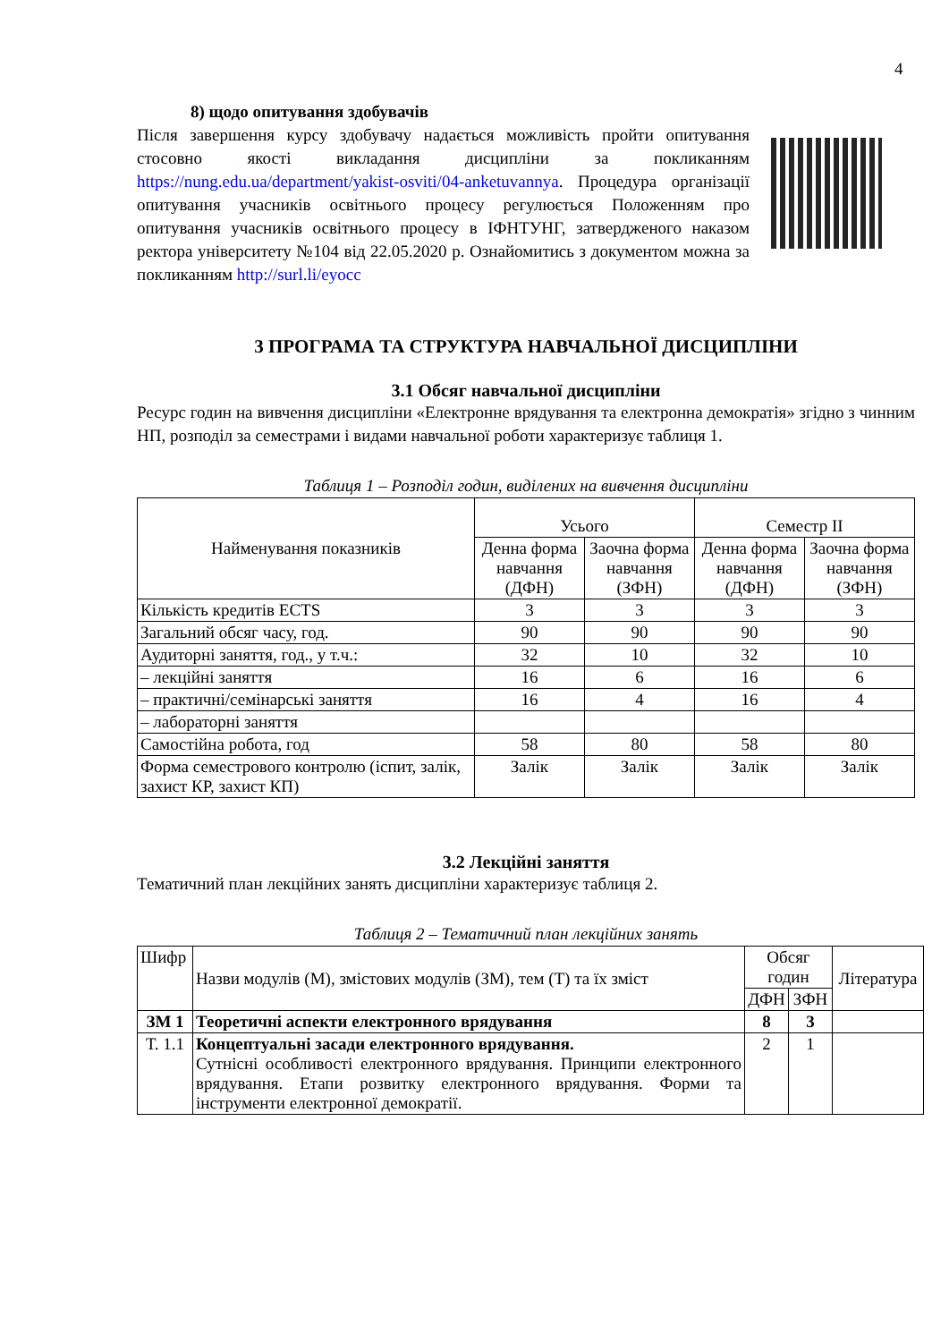4
8) щодо опитування здобувачів
Після завершення курсу здобувачу надається можливість пройти опитування стосовно якості викладання дисципліни за покликанням https://nung.edu.ua/department/yakist-osviti/04-anketuvannya. Процедура організації опитування учасників освітнього процесу регулюється Положенням про опитування учасників освітнього процесу в ІФНТУНГ, затвердженого наказом ректора університету №104 від 22.05.2020 р. Ознайомитись з документом можна за покликанням http://surl.li/eyocc
3 ПРОГРАМА ТА СТРУКТУРА НАВЧАЛЬНОЇ ДИСЦИПЛІНИ
3.1 Обсяг навчальної дисципліни
Ресурс годин на вивчення дисципліни «Електронне врядування та електронна демократія» згідно з чинним НП, розподіл за семестрами і видами навчальної роботи характеризує таблиця 1.
Таблиця 1 – Розподіл годин, виділених на вивчення дисципліни
| Найменування показників | Усього | | Семестр ІІ | |
| --- | --- | --- | --- | --- |
| | Денна форма навчання (ДФН) | Заочна форма навчання (ЗФН) | Денна форма навчання (ДФН) | Заочна форма навчання (ЗФН) |
| Кількість кредитів ECTS | 3 | 3 | 3 | 3 |
| Загальний обсяг часу, год. | 90 | 90 | 90 | 90 |
| Аудиторні заняття, год., у т.ч.: | 32 | 10 | 32 | 10 |
| – лекційні заняття | 16 | 6 | 16 | 6 |
| – практичні/семінарські заняття | 16 | 4 | 16 | 4 |
| – лабораторні заняття | | | | |
| Самостійна робота, год | 58 | 80 | 58 | 80 |
| Форма семестрового контролю (іспит, залік, захист КР, захист КП) | Залік | Залік | Залік | Залік |
3.2 Лекційні заняття
Тематичний план лекційних занять дисципліни характеризує таблиця 2.
Таблиця 2 – Тематичний план лекційних занять
| Шифр | Назви модулів (М), змістових модулів (ЗМ), тем (Т) та їх зміст | Обсяг годин | | Література |
| --- | --- | --- | --- | --- |
| | | ДФН | ЗФН | |
| ЗМ 1 | Теоретичні аспекти електронного врядування | 8 | 3 | |
| Т. 1.1 | Концептуальні засади електронного врядування. Сутнісні особливості електронного врядування. Принципи електронного врядування. Етапи розвитку електронного врядування. Форми та інструменти електронної демократії. | 2 | 1 | |